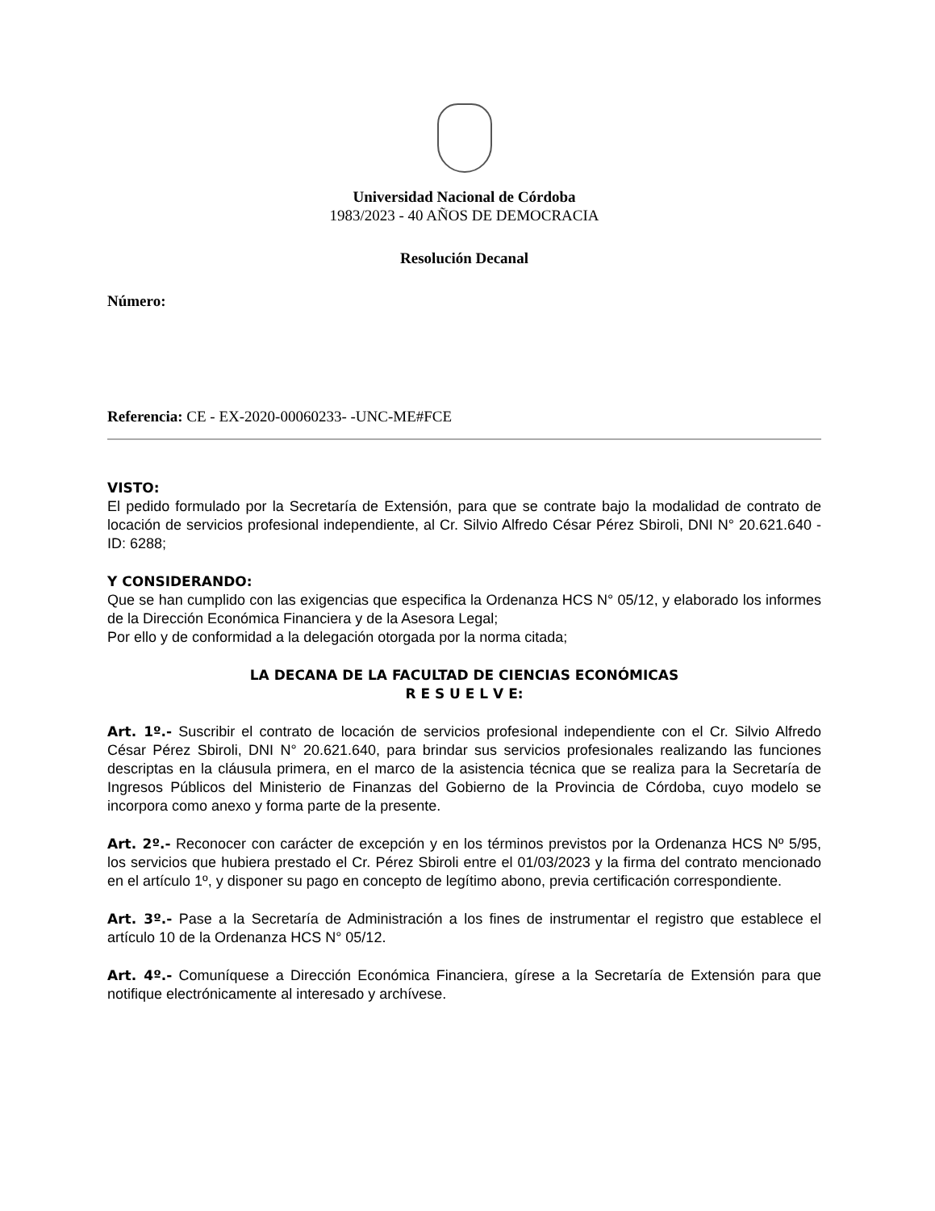Universidad Nacional de Córdoba
1983/2023 - 40 AÑOS DE DEMOCRACIA
Resolución Decanal
Número:
Referencia: CE - EX-2020-00060233- -UNC-ME#FCE
VISTO:
El pedido formulado por la Secretaría de Extensión, para que se contrate bajo la modalidad de contrato de locación de servicios profesional independiente, al Cr. Silvio Alfredo César Pérez Sbiroli, DNI N° 20.621.640 - ID: 6288;
Y CONSIDERANDO:
Que se han cumplido con las exigencias que especifica la Ordenanza HCS N° 05/12, y elaborado los informes de la Dirección Económica Financiera y de la Asesora Legal;
Por ello y de conformidad a la delegación otorgada por la norma citada;
LA DECANA DE LA FACULTAD DE CIENCIAS ECONÓMICAS
R E S U E L V E:
Art. 1º.- Suscribir el contrato de locación de servicios profesional independiente con el Cr. Silvio Alfredo César Pérez Sbiroli, DNI N° 20.621.640, para brindar sus servicios profesionales realizando las funciones descriptas en la cláusula primera, en el marco de la asistencia técnica que se realiza para la Secretaría de Ingresos Públicos del Ministerio de Finanzas del Gobierno de la Provincia de Córdoba, cuyo modelo se incorpora como anexo y forma parte de la presente.
Art. 2º.- Reconocer con carácter de excepción y en los términos previstos por la Ordenanza HCS Nº 5/95, los servicios que hubiera prestado el Cr. Pérez Sbiroli entre el 01/03/2023 y la firma del contrato mencionado en el artículo 1º, y disponer su pago en concepto de legítimo abono, previa certificación correspondiente.
Art. 3º.- Pase a la Secretaría de Administración a los fines de instrumentar el registro que establece el artículo 10 de la Ordenanza HCS N° 05/12.
Art. 4º.- Comuníquese a Dirección Económica Financiera, gírese a la Secretaría de Extensión para que notifique electrónicamente al interesado y archívese.